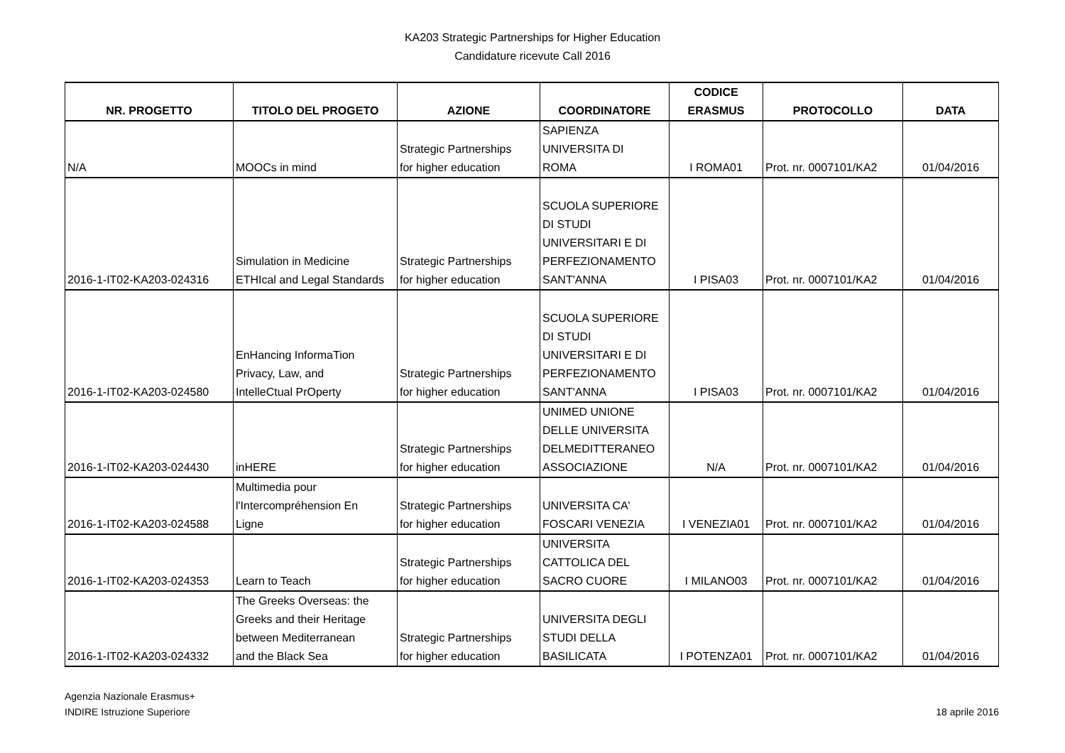KA203 Strategic Partnerships for Higher Education
Candidature ricevute Call 2016
| NR. PROGETTO | TITOLO DEL PROGETO | AZIONE | COORDINATORE | CODICE ERASMUS | PROTOCOLLO | DATA |
| --- | --- | --- | --- | --- | --- | --- |
| N/A | MOOCs in mind | Strategic Partnerships for higher education | SAPIENZA UNIVERSITA DI ROMA | I ROMA01 | Prot. nr. 0007101/KA2 | 01/04/2016 |
| 2016-1-IT02-KA203-024316 | Simulation in Medicine ETHIcal and Legal Standards | Strategic Partnerships for higher education | SCUOLA SUPERIORE DI STUDI UNIVERSITARI E DI PERFEZIONAMENTO SANT'ANNA | I PISA03 | Prot. nr. 0007101/KA2 | 01/04/2016 |
| 2016-1-IT02-KA203-024580 | EnHancing InformaTion Privacy, Law, and IntelleCtual PrOperty | Strategic Partnerships for higher education | SCUOLA SUPERIORE DI STUDI UNIVERSITARI E DI PERFEZIONAMENTO SANT'ANNA | I PISA03 | Prot. nr. 0007101/KA2 | 01/04/2016 |
| 2016-1-IT02-KA203-024430 | inHERE | Strategic Partnerships for higher education | UNIMED UNIONE DELLE UNIVERSITA DELMEDITTERANEO ASSOCIAZIONE | N/A | Prot. nr. 0007101/KA2 | 01/04/2016 |
| 2016-1-IT02-KA203-024588 | Multimedia pour l'Intercompréhension En Ligne | Strategic Partnerships for higher education | UNIVERSITA CA' FOSCARI VENEZIA | I VENEZIA01 | Prot. nr. 0007101/KA2 | 01/04/2016 |
| 2016-1-IT02-KA203-024353 | Learn to Teach | Strategic Partnerships for higher education | UNIVERSITA CATTOLICA DEL SACRO CUORE | I MILANO03 | Prot. nr. 0007101/KA2 | 01/04/2016 |
| 2016-1-IT02-KA203-024332 | The Greeks Overseas: the Greeks and their Heritage between Mediterranean and the Black Sea | Strategic Partnerships for higher education | UNIVERSITA DEGLI STUDI DELLA BASILICATA | I POTENZA01 | Prot. nr. 0007101/KA2 | 01/04/2016 |
Agenzia Nazionale Erasmus+
INDIRE Istruzione Superiore
18 aprile 2016